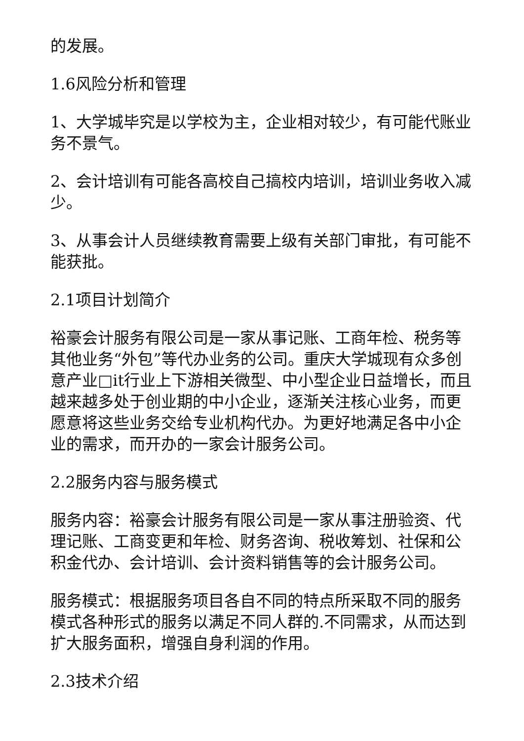的发展。
1.6风险分析和管理
1、大学城毕究是以学校为主，企业相对较少，有可能代账业务不景气。
2、会计培训有可能各高校自己搞校内培训，培训业务收入减少。
3、从事会计人员继续教育需要上级有关部门审批，有可能不能获批。
2.1项目计划简介
裕豪会计服务有限公司是一家从事记账、工商年检、税务等其他业务“外包”等代办业务的公司。重庆大学城现有众多创意产业□it行业上下游相关微型、中小型企业日益增长，而且越来越多处于创业期的中小企业，逐渐关注核心业务，而更愿意将这些业务交给专业机构代办。为更好地满足各中小企业的需求，而开办的一家会计服务公司。
2.2服务内容与服务模式
服务内容：裕豪会计服务有限公司是一家从事注册验资、代理记账、工商变更和年检、财务咨询、税收筹划、社保和公积金代办、会计培训、会计资料销售等的会计服务公司。
服务模式：根据服务项目各自不同的特点所采取不同的服务模式各种形式的服务以满足不同人群的.不同需求，从而达到扩大服务面积，增强自身利润的作用。
2.3技术介绍